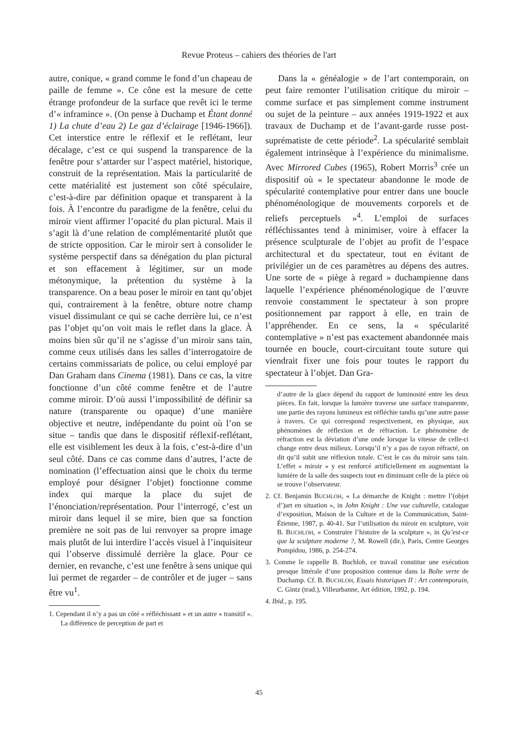Revue Proteus – cahiers des théories de l'art
autre, conique, « grand comme le fond d’un chapeau de paille de femme ». Ce cône est la mesure de cette étrange profondeur de la surface que revêt ici le terme d’« inframince ». (On pense à Duchamp et Étant donné 1) La chute d’eau 2) Le gaz d’éclairage [1946-1966]). Cet interstice entre le réflexif et le reflétant, leur décalage, c’est ce qui suspend la transparence de la fenêtre pour s’attarder sur l’aspect matériel, historique, construit de la représentation. Mais la particularité de cette matérialité est justement son côté spéculaire, c’est-à-dire par définition opaque et transparent à la fois. À l’encontre du paradigme de la fenêtre, celui du miroir vient affirmer l’opacité du plan pictural. Mais il s’agit là d’une relation de complémentarité plutôt que de stricte opposition. Car le miroir sert à consolider le système perspectif dans sa dénégation du plan pictural et son effacement à légitimer, sur un mode métonymique, la prétention du système à la transparence. On a beau poser le miroir en tant qu’objet qui, contrairement à la fenêtre, obture notre champ visuel dissimulant ce qui se cache derrière lui, ce n’est pas l’objet qu’on voit mais le reflet dans la glace. À moins bien sûr qu’il ne s’agisse d’un miroir sans tain, comme ceux utilisés dans les salles d’interrogatoire de certains commissariats de police, ou celui employé par Dan Graham dans Cinema (1981). Dans ce cas, la vitre fonctionne d’un côté comme fenêtre et de l’autre comme miroir. D’où aussi l’impossibilité de définir sa nature (transparente ou opaque) d’une manière objective et neutre, indépendante du point où l’on se situe – tandis que dans le dispositif réflexif-reflétant, elle est visiblement les deux à la fois, c’est-à-dire d’un seul côté. Dans ce cas comme dans d’autres, l’acte de nomination (l’effectuation ainsi que le choix du terme employé pour désigner l’objet) fonctionne comme index qui marque la place du sujet de l’énonciation/représentation. Pour l’interrogé, c’est un miroir dans lequel il se mire, bien que sa fonction première ne soit pas de lui renvoyer sa propre image mais plutôt de lui interdire l’accès visuel à l’inquisiteur qui l’observe dissimulé derrière la glace. Pour ce dernier, en revanche, c’est une fenêtre à sens unique qui lui permet de regarder – de contrôler et de juger – sans être vu<sup>1</sup>.
1. Cependant il n’y a pas un côté « réfléchissant » et un autre « transitif ». La différence de perception de part et
Dans la « généalogie » de l’art contemporain, on peut faire remonter l’utilisation critique du miroir – comme surface et pas simplement comme instrument ou sujet de la peinture – aux années 1919-1922 et aux travaux de Duchamp et de l’avant-garde russe post-suprématiste de cette période<sup>2</sup>. La spécularité semblait également intrinsèque à l’expérience du minimalisme. Avec Mirrored Cubes (1965), Robert Morris<sup>3</sup> crée un dispositif où « le spectateur abandonne le mode de spécularité contemplative pour entrer dans une boucle phénoménologique de mouvements corporels et de reliefs perceptuels »<sup>4</sup>. L’emploi de surfaces réfléchissantes tend à minimiser, voire à effacer la présence sculpturale de l’objet au profit de l’espace architectural et du spectateur, tout en évitant de privilégier un de ces paramètres au dépens des autres. Une sorte de « piège à regard » duchampienne dans laquelle l’expérience phénoménologique de l’œuvre renvoie constamment le spectateur à son propre positionnement par rapport à elle, en train de l’appréhender. En ce sens, la « spécularité contemplative » n’est pas exactement abandonnée mais tournée en boucle, court-circuitant toute suture qui viendrait fixer une fois pour toutes le rapport du spectateur à l’objet. Dan Gra-
d’autre de la glace dépend du rapport de luminosité entre les deux pièces. En fait, lorsque la lumière traverse une surface transparente, une partie des rayons lumineux est réfléchie tandis qu’une autre passe à travers. Ce qui correspond respectivement, en physique, aux phénomènes de réflexion et de réfraction. Le phénomène de réfraction est la déviation d’une onde lorsque la vitesse de celle-ci change entre deux milieux. Lorsqu’il n’y a pas de rayon réfracté, on dit qu’il subit une réflexion totale. C’est le cas du miroir sans tain. L’effet « miroir » y est renforcé artificiellement en augmentant la lumière de la salle des suspects tout en diminuant celle de la pièce où se trouve l’observateur.
2. Cf. Benjamin BUCHLOH, « La démarche de Knight : mettre l’(objet d’)art en situation », in John Knight : Une vue culturelle, catalogue d’exposition, Maison de la Culture et de la Communication, Saint-Étienne, 1987, p. 40-41. Sur l’utilisation du miroir en sculpture, voir B. BUCHLOH, « Construire l’histoire de la sculpture », in Qu’est-ce que la sculpture moderne ?, M. Rowell (dir.), Paris, Centre Georges Pompidou, 1986, p. 254-274.
3. Comme le rappelle B. Buchloh, ce travail constitue une exécution presque littérale d’une proposition contenue dans la Boîte verte de Duchamp. Cf. B. BUCHLOH, Essais historiques II : Art contemporain, C. Gintz (trad.), Villeurbanne, Art édition, 1992, p. 194.
4. Ibid., p. 195.
45